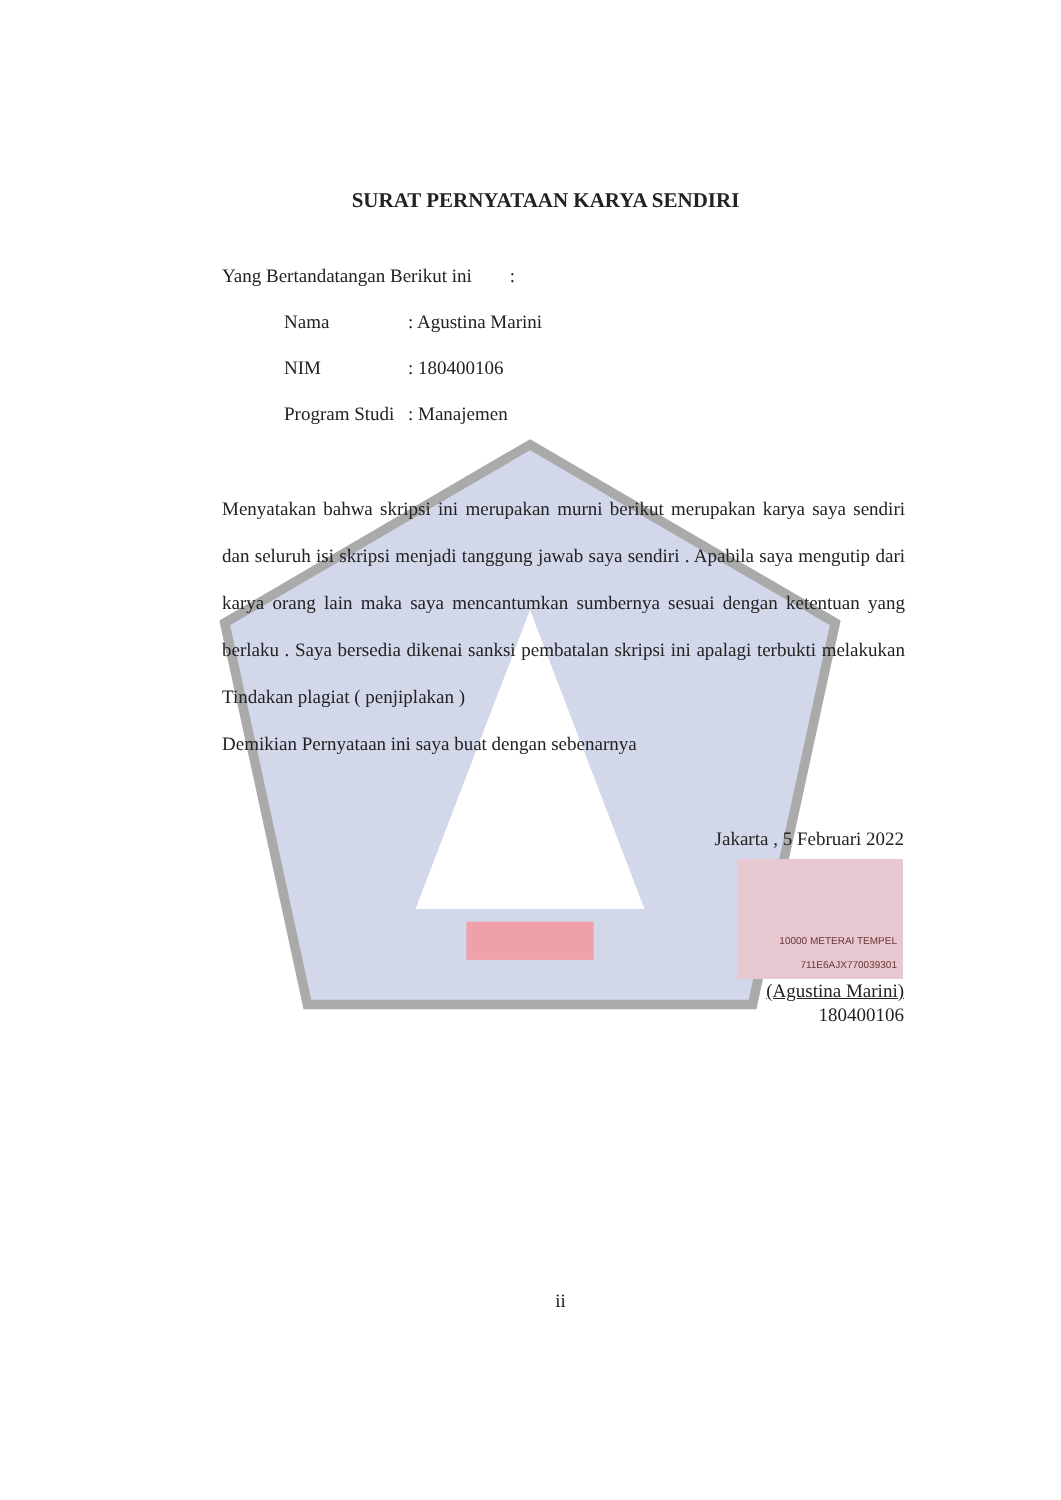SURAT PERNYATAAN KARYA SENDIRI
Yang Bertandatangan Berikut ini :
Nama: Agustina Marini
NIM: 180400106
Program Studi: Manajemen
Menyatakan bahwa skripsi ini merupakan murni berikut merupakan karya saya sendiri dan seluruh isi skripsi menjadi tanggung jawab saya sendiri . Apabila saya mengutip dari karya orang lain maka saya mencantumkan sumbernya sesuai dengan ketentuan yang berlaku . Saya bersedia dikenai sanksi pembatalan skripsi ini apalagi terbukti melakukan Tindakan plagiat ( penjiplakan )
Demikian Pernyataan ini saya buat dengan sebenarnya
Jakarta , 5 Februari 2022
10000 METERAI TEMPEL
711E6AJX770039301
(Agustina Marini)
180400106
ii